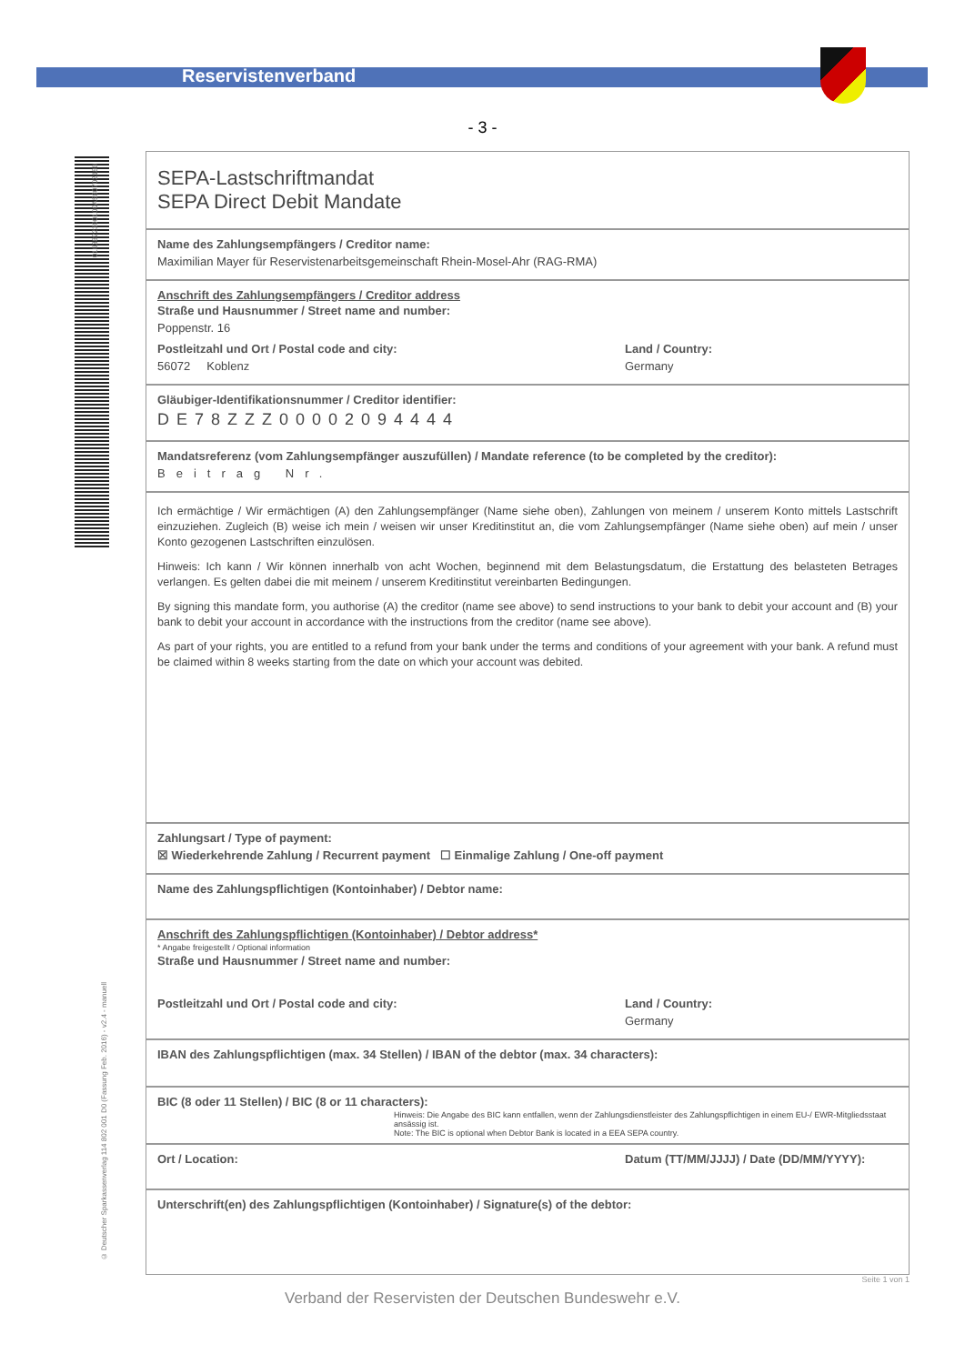Reservistenverband
- 3 -
0103822300100A580702180
© Deutscher Sparkassenverlag 114 802 001 D0 (Fassung Feb. 2016) - v2.4 - manuell
SEPA-Lastschriftmandat
SEPA Direct Debit Mandate
Name des Zahlungsempfängers / Creditor name:
Maximilian Mayer für Reservistenarbeitsgemeinschaft Rhein-Mosel-Ahr (RAG-RMA)
Anschrift des Zahlungsempfängers / Creditor address
Straße und Hausnummer / Street name and number:
Poppenstr. 16
Postleitzahl und Ort / Postal code and city:
56072 Koblenz
Land / Country:
Germany
Gläubiger-Identifikationsnummer / Creditor identifier:
DE78ZZZ00002094444
Mandatsreferenz (vom Zahlungsempfänger auszufüllen) / Mandate reference (to be completed by the creditor):
Beitrag Nr.
Ich ermächtige / Wir ermächtigen (A) den Zahlungsempfänger (Name siehe oben), Zahlungen von meinem / unserem Konto mittels Lastschrift einzuziehen. Zugleich (B) weise ich mein / weisen wir unser Kreditinstitut an, die vom Zahlungsempfänger (Name siehe oben) auf mein / unser Konto gezogenen Lastschriften einzulösen.
Hinweis: Ich kann / Wir können innerhalb von acht Wochen, beginnend mit dem Belastungsdatum, die Erstattung des belasteten Betrages verlangen. Es gelten dabei die mit meinem / unserem Kreditinstitut vereinbarten Bedingungen.
By signing this mandate form, you authorise (A) the creditor (name see above) to send instructions to your bank to debit your account and (B) your bank to debit your account in accordance with the instructions from the creditor (name see above).
As part of your rights, you are entitled to a refund from your bank under the terms and conditions of your agreement with your bank. A refund must be claimed within 8 weeks starting from the date on which your account was debited.
Zahlungsart / Type of payment:
☒ Wiederkehrende Zahlung / Recurrent payment ☐ Einmalige Zahlung / One-off payment
Name des Zahlungspflichtigen (Kontoinhaber) / Debtor name:
Anschrift des Zahlungspflichtigen (Kontoinhaber) / Debtor address*
* Angabe freigestellt / Optional information
Straße und Hausnummer / Street name and number:
Postleitzahl und Ort / Postal code and city:
Land / Country:
Germany
IBAN des Zahlungspflichtigen (max. 34 Stellen) / IBAN of the debtor (max. 34 characters):
BIC (8 oder 11 Stellen) / BIC (8 or 11 characters):
Hinweis: Die Angabe des BIC kann entfallen, wenn der Zahlungsdienstleister des Zahlungspflichtigen in einem EU-/ EWR-Mitgliedsstaat ansässig ist.
Note: The BIC is optional when Debtor Bank is located in a EEA SEPA country.
Ort / Location: Datum (TT/MM/JJJJ) / Date (DD/MM/YYYY):
Unterschrift(en) des Zahlungspflichtigen (Kontoinhaber) / Signature(s) of the debtor:
Seite 1 von 1
Verband der Reservisten der Deutschen Bundeswehr e.V.